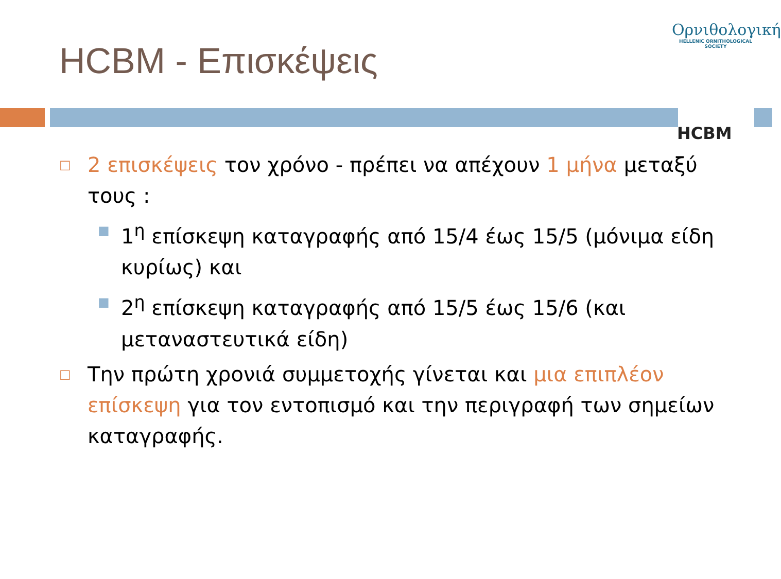HCBM - Επισκέψεις
Ορνιθολογική
HELLENIC ORNITHOLOGICAL SOCIETY
HCBM
□
2 επισκέψεις τον χρόνο - πρέπει να απέχουν 1 μήνα μεταξύ τους :
■
1<sup>η</sup> επίσκεψη καταγραφής από 15/4 έως 15/5 (μόνιμα είδη κυρίως) και
■
2<sup>η</sup> επίσκεψη καταγραφής από 15/5 έως 15/6 (και μεταναστευτικά είδη)
□
Την πρώτη χρονιά συμμετοχής γίνεται και μια επιπλέον επίσκεψη για τον εντοπισμό και την περιγραφή των σημείων καταγραφής.